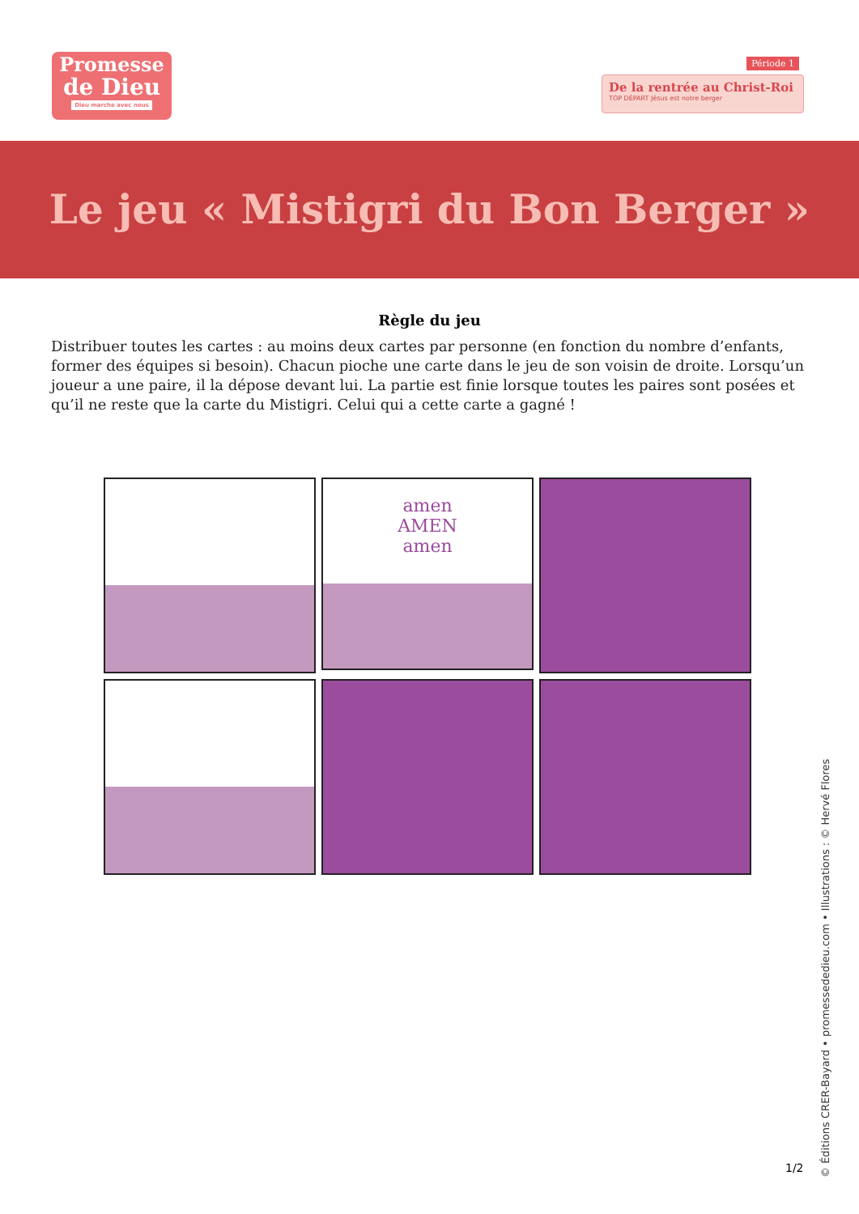Promesse
de Dieu
Dieu marche avec nous
Période 1
De la rentrée au Christ-Roi
TOP DÉPART Jésus est notre berger
Le jeu « Mistigri du Bon Berger »
Règle du jeu
Distribuer toutes les cartes : au moins deux cartes par personne (en fonction du nombre d’enfants, former des équipes si besoin). Chacun pioche une carte dans le jeu de son voisin de droite. Lorsqu’un joueur a une paire, il la dépose devant lui. La partie est finie lorsque toutes les paires sont posées et qu’il ne reste que la carte du Mistigri. Celui qui a cette carte a gagné !
amen
AMEN
amen
1/2
© Éditions CRER-Bayard • promessededieu.com • Illustrations : © Hervé Flores